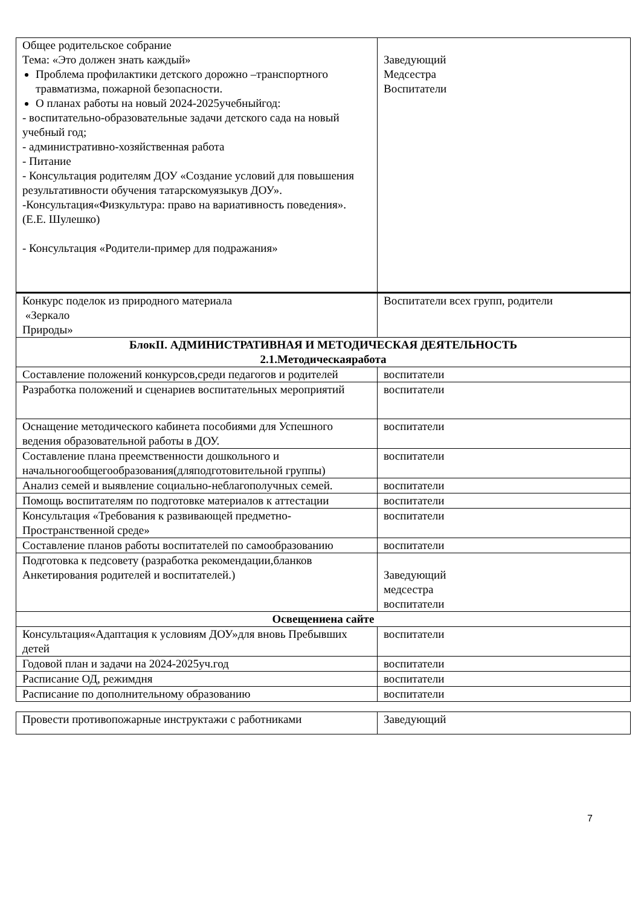| Общее родительское собрание Тема: «Это должен знать каждый» Проблема профилактики детского дорожно –транспортного травматизма, пожарной безопасности. О планах работы на новый 2024-2025учебныйгод: - воспитательно-образовательные задачи детского сада на новый учебный год; - административно-хозяйственная работа - Питание - Консультация родителям ДОУ «Создание условий для повышения результативности обучения татарскомуязыкув ДОУ». -Консультация«Физкультура: право на вариативность поведения». (Е.Е. Шулешко) - Консультация «Родители-пример для подражания» | Заведующий Медсестра Воспитатели |
| Конкурс поделок из природного материала «Зеркало Природы» | Воспитатели всех групп, родители |
| БлокII. АДМИНИСТРАТИВНАЯ И МЕТОДИЧЕСКАЯ ДЕЯТЕЛЬНОСТЬ 2.1.Методическаяработа | |
| Составление положений конкурсов,среди педагогов и родителей | воспитатели |
| Разработка положений и сценариев воспитательных мероприятий | воспитатели |
| Оснащение методического кабинета пособиями для Успешного ведения образовательной работы в ДОУ. | воспитатели |
| Составление плана преемственности дошкольного и начальногообщегообразования(дляподготовительной группы) | воспитатели |
| Анализ семей и выявление социально-неблагополучных семей. | воспитатели |
| Помощь воспитателям по подготовке материалов к аттестации | воспитатели |
| Консультация «Требования к развивающей предметно-Пространственной среде» | воспитатели |
| Составление планов работы воспитателей по самообразованию | воспитатели |
| Подготовка к педсовету (разработка рекомендации,бланков Анкетирования родителей и воспитателей.) | Заведующий медсестра воспитатели |
| Освещениена сайте | |
| Консультация«Адаптация к условиям ДОУ»для вновь Пребывших детей | воспитатели |
| Годовой план и задачи на 2024-2025уч.год | воспитатели |
| Расписание ОД, режимдня | воспитатели |
| Расписание по дополнительному образованию | воспитатели |
| Провести противопожарные инструктажи с работниками | Заведующий |
7